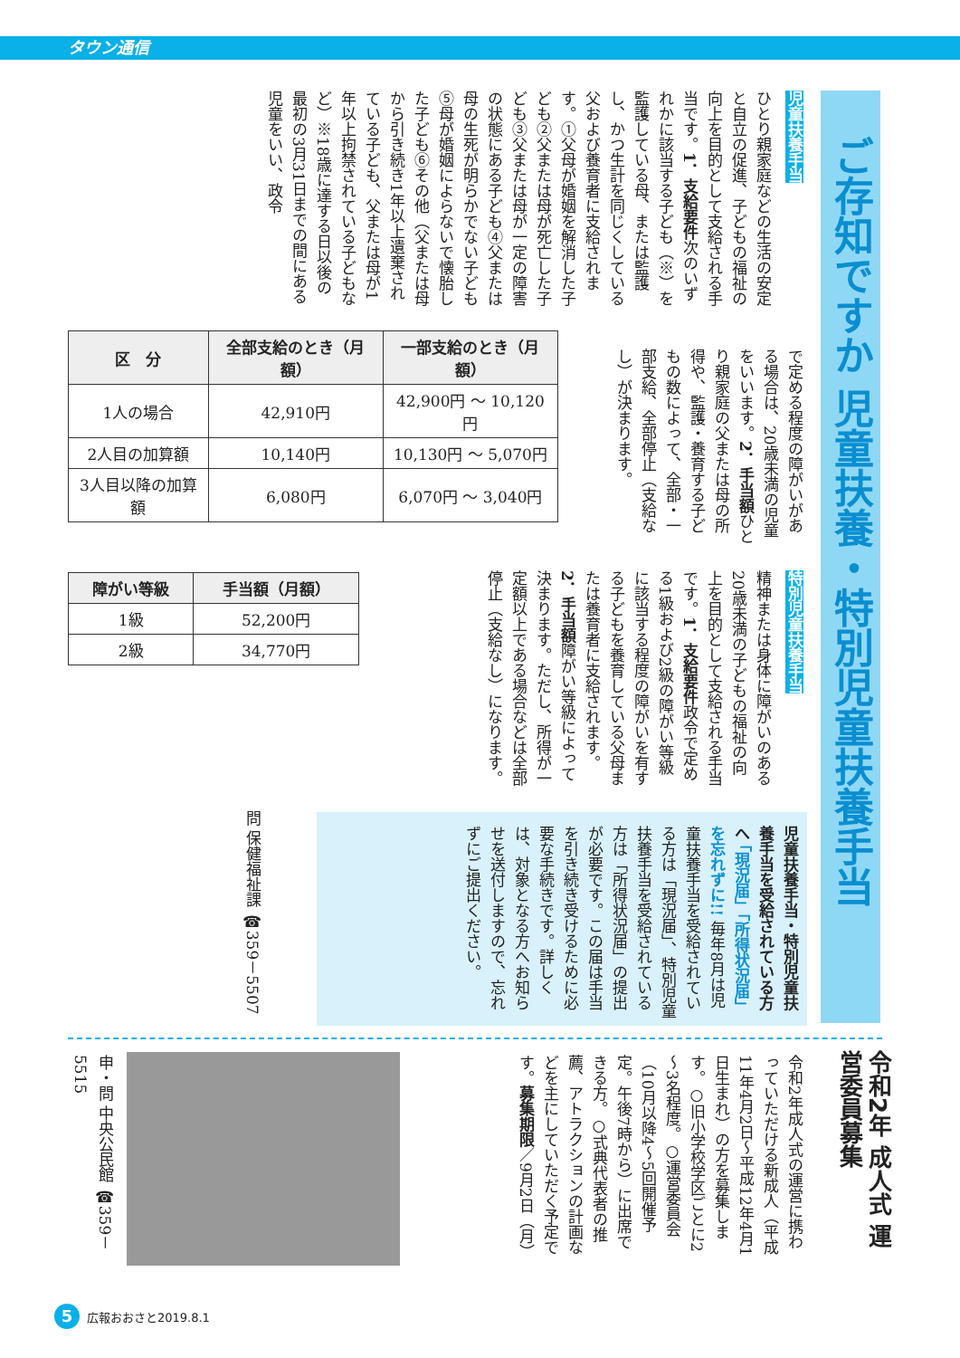タウン通信
ご存知ですか 児童扶養・特別児童扶養手当
児童扶養手当
ひとり親家庭などの生活の安定と自立の促進、子どもの福祉の向上を目的として支給される手当です。1．支給要件次のいずれかに該当する子ども（※）を監護している母、または監護し、かつ生計を同じくしている父および養育者に支給されます。①父母が婚姻を解消した子ども②父または母が死亡した子ども③父または母が一定の障害の状態にある子ども④父または母の生死が明らかでない子ども⑤母が婚姻によらないで懐胎した子ども⑥その他（父または母から引き続き1年以上遺棄されている子ども、父または母が1年以上拘禁されている子どもなど）※18歳に達する日以後の最初の3月31日までの間にある児童をいい、政令
で定める程度の障がいがある場合は、20歳未満の児童をいいます。2．手当額ひとり親家庭の父または母の所得や、監護・養育する子どもの数によって、全部・一部支給、全部停止（支給なし）が決まります。
| 区 分 | 全部支給のとき（月額） | 一部支給のとき（月額） |
| --- | --- | --- |
| 1人の場合 | 42,910円 | 42,900円 ～ 10,120円 |
| 2人目の加算額 | 10,140円 | 10,130円 ～ 5,070円 |
| 3人目以降の加算額 | 6,080円 | 6,070円 ～ 3,040円 |
特別児童扶養手当
精神または身体に障がいのある20歳未満の子どもの福祉の向上を目的として支給される手当です。1．支給要件政令で定める1級および2級の障がい等級に該当する程度の障がいを有する子どもを養育している父母または養育者に支給されます。2．手当額障がい等級によって決まります。ただし、所得が一定額以上である場合などは全部停止（支給なし）になります。
| 障がい等級 | 手当額（月額） |
| --- | --- |
| 1級 | 52,200円 |
| 2級 | 34,770円 |
児童扶養手当・特別児童扶養手当を受給されている方へ 「現況届」「所得状況届」を忘れずに!! 毎年8月は児童扶養手当を受給されている方は「現況届」、特別児童扶養手当を受給されている方は「所得状況届」の提出が必要です。この届は手当を引き続き受けるために必要な手続きです。詳しくは、対象となる方へお知らせを送付しますので、忘れずにご提出ください。
問 保健福祉課 ☎359－5507
令和2年 成人式 運営委員募集
令和2年成人式の運営に携わっていただける新成人（平成11年4月2日～平成12年4月1日生まれ）の方を募集します。○旧小学校学区ごとに2～3名程度。○運営委員会（10月以降4～5回開催予定。午後7時から）に出席できる方。○式典代表者の推薦、アトラクションの計画などを主にしていただく予定です。募集期限／9月2日（月）
申・問 中央公民館 ☎359－5515
5 広報おおさと2019.8.1